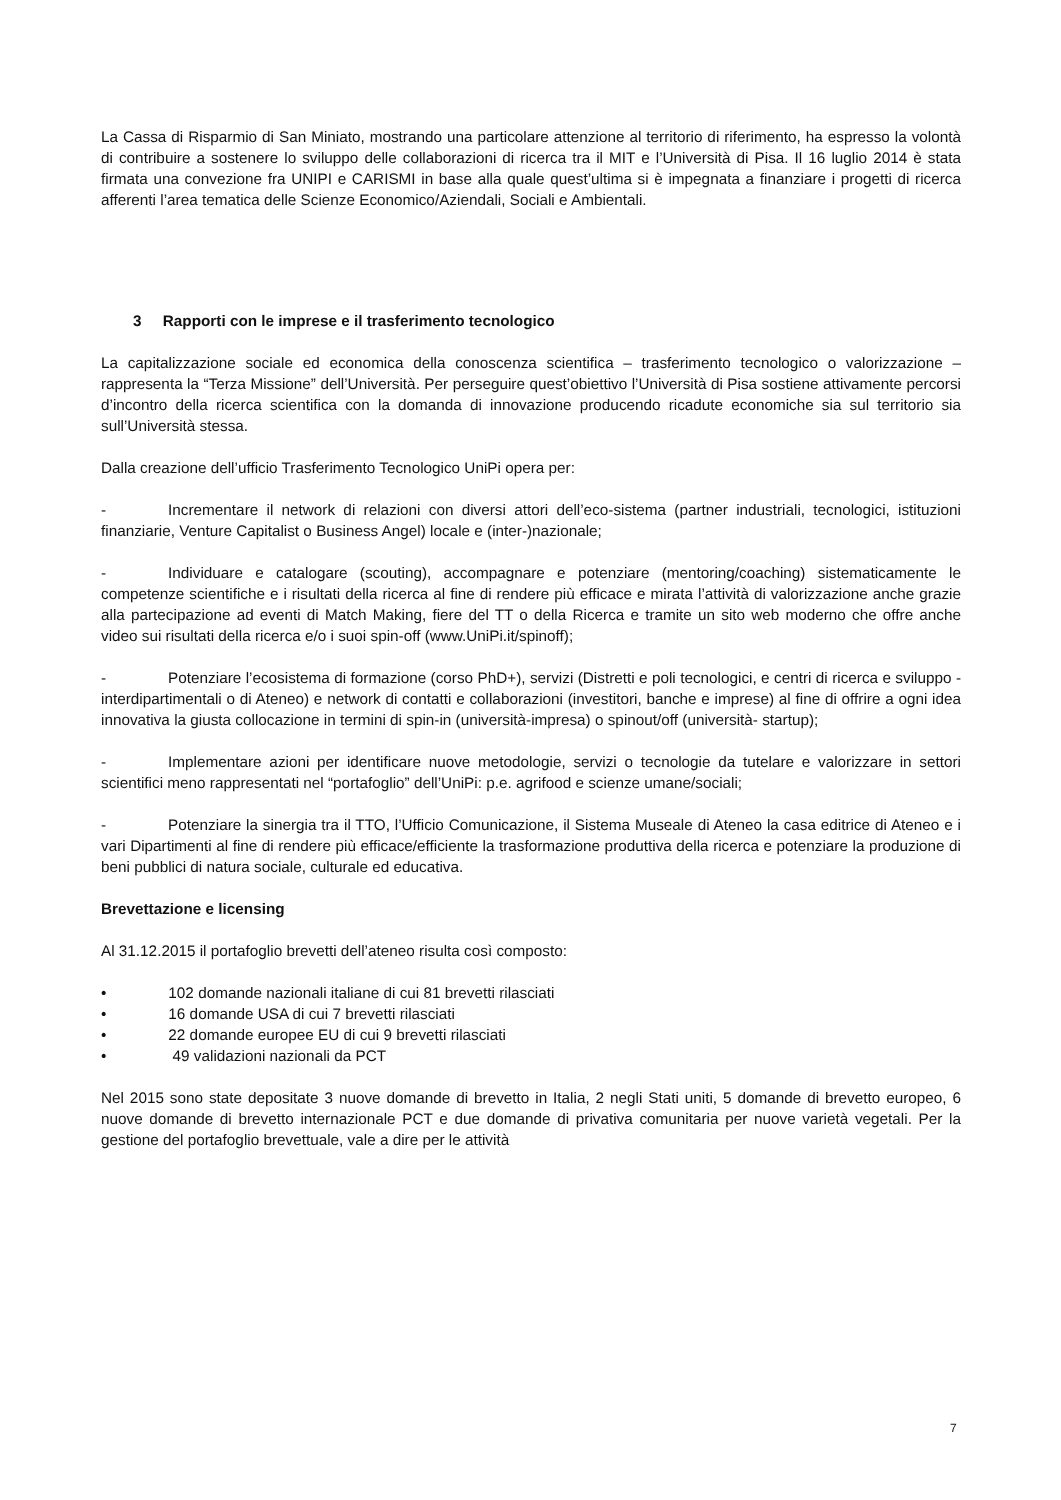La Cassa di Risparmio di San Miniato, mostrando una particolare attenzione al territorio di riferimento, ha espresso la volontà di contribuire a sostenere lo sviluppo delle collaborazioni di ricerca tra il MIT e l’Università di Pisa. Il 16 luglio 2014 è stata firmata una convezione fra UNIPI e CARISMI in base alla quale quest’ultima si è impegnata a finanziare i progetti di ricerca afferenti l’area tematica delle Scienze Economico/Aziendali, Sociali e Ambientali.
3 Rapporti con le imprese e il trasferimento tecnologico
La capitalizzazione sociale ed economica della conoscenza scientifica – trasferimento tecnologico o valorizzazione – rappresenta la “Terza Missione” dell’Università. Per perseguire quest’obiettivo l’Università di Pisa sostiene attivamente percorsi d’incontro della ricerca scientifica con la domanda di innovazione producendo ricadute economiche sia sul territorio sia sull’Università stessa.
Dalla creazione dell’ufficio Trasferimento Tecnologico UniPi opera per:
- Incrementare il network di relazioni con diversi attori dell’eco-sistema (partner industriali, tecnologici, istituzioni finanziarie, Venture Capitalist o Business Angel) locale e (inter-)nazionale;
- Individuare e catalogare (scouting), accompagnare e potenziare (mentoring/coaching) sistematicamente le competenze scientifiche e i risultati della ricerca al fine di rendere più efficace e mirata l’attività di valorizzazione anche grazie alla partecipazione ad eventi di Match Making, fiere del TT o della Ricerca e tramite un sito web moderno che offre anche video sui risultati della ricerca e/o i suoi spin-off (www.UniPi.it/spinoff);
- Potenziare l’ecosistema di formazione (corso PhD+), servizi (Distretti e poli tecnologici, e centri di ricerca e sviluppo - interdipartimentali o di Ateneo) e network di contatti e collaborazioni (investitori, banche e imprese) al fine di offrire a ogni idea innovativa la giusta collocazione in termini di spin-in (università-impresa) o spinout/off (università- startup);
- Implementare azioni per identificare nuove metodologie, servizi o tecnologie da tutelare e valorizzare in settori scientifici meno rappresentati nel “portafoglio” dell’UniPi: p.e. agrifood e scienze umane/sociali;
- Potenziare la sinergia tra il TTO, l’Ufficio Comunicazione, il Sistema Museale di Ateneo la casa editrice di Ateneo e i vari Dipartimenti al fine di rendere più efficace/efficiente la trasformazione produttiva della ricerca e potenziare la produzione di beni pubblici di natura sociale, culturale ed educativa.
Brevettazione e licensing
Al 31.12.2015 il portafoglio brevetti dell’ateneo risulta così composto:
• 102 domande nazionali italiane di cui 81 brevetti rilasciati
• 16 domande USA di cui 7 brevetti rilasciati
• 22 domande europee EU di cui 9 brevetti rilasciati
• 49 validazioni nazionali da PCT
Nel 2015 sono state depositate 3 nuove domande di brevetto in Italia, 2 negli Stati uniti, 5 domande di brevetto europeo, 6 nuove domande di brevetto internazionale PCT e due domande di privativa comunitaria per nuove varietà vegetali. Per la gestione del portafoglio brevettuale, vale a dire per le attività
7